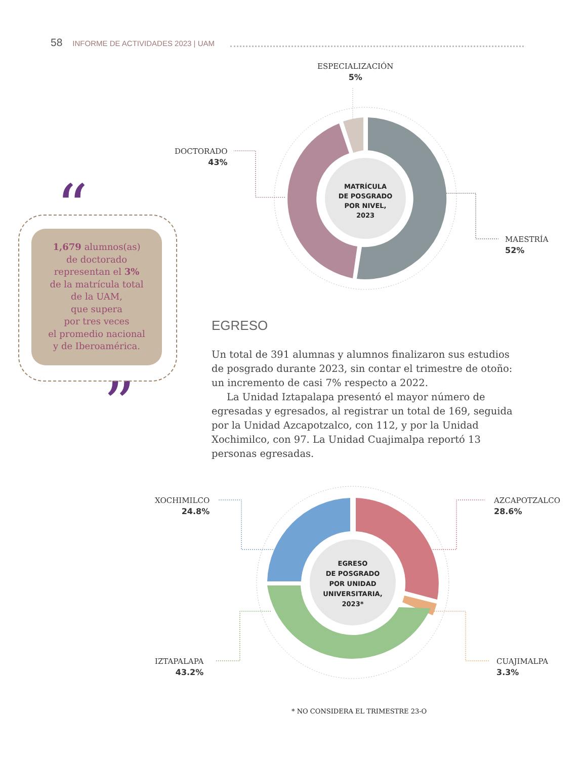58 INFORME DE ACTIVIDADES 2023 | UAM
MATRÍCULA
DE POSGRADO
POR NIVEL,
2023
EGRESO
DE POSGRADO
POR UNIDAD
UNIVERSITARIA,
2023*
“
”
ESPECIALIZACIÓN
5%
DOCTORADO
43%
MAESTRÍA
52%
1,679 alumnos(as)
de doctorado
representan el 3%
de la matrícula total
de la UAM,
que supera
por tres veces
el promedio nacional
y de Iberoamérica.
EGRESO
Un total de 391 alumnas y alumnos finalizaron sus estudios de posgrado durante 2023, sin contar el trimestre de otoño: un incremento de casi 7% respecto a 2022.
La Unidad Iztapalapa presentó el mayor número de egresadas y egresados, al registrar un total de 169, seguida por la Unidad Azcapotzalco, con 112, y por la Unidad Xochimilco, con 97. La Unidad Cuajimalpa reportó 13 personas egresadas.
XOCHIMILCO
24.8%
AZCAPOTZALCO
28.6%
IZTAPALAPA
43.2%
CUAJIMALPA
3.3%
* NO CONSIDERA EL TRIMESTRE 23-O